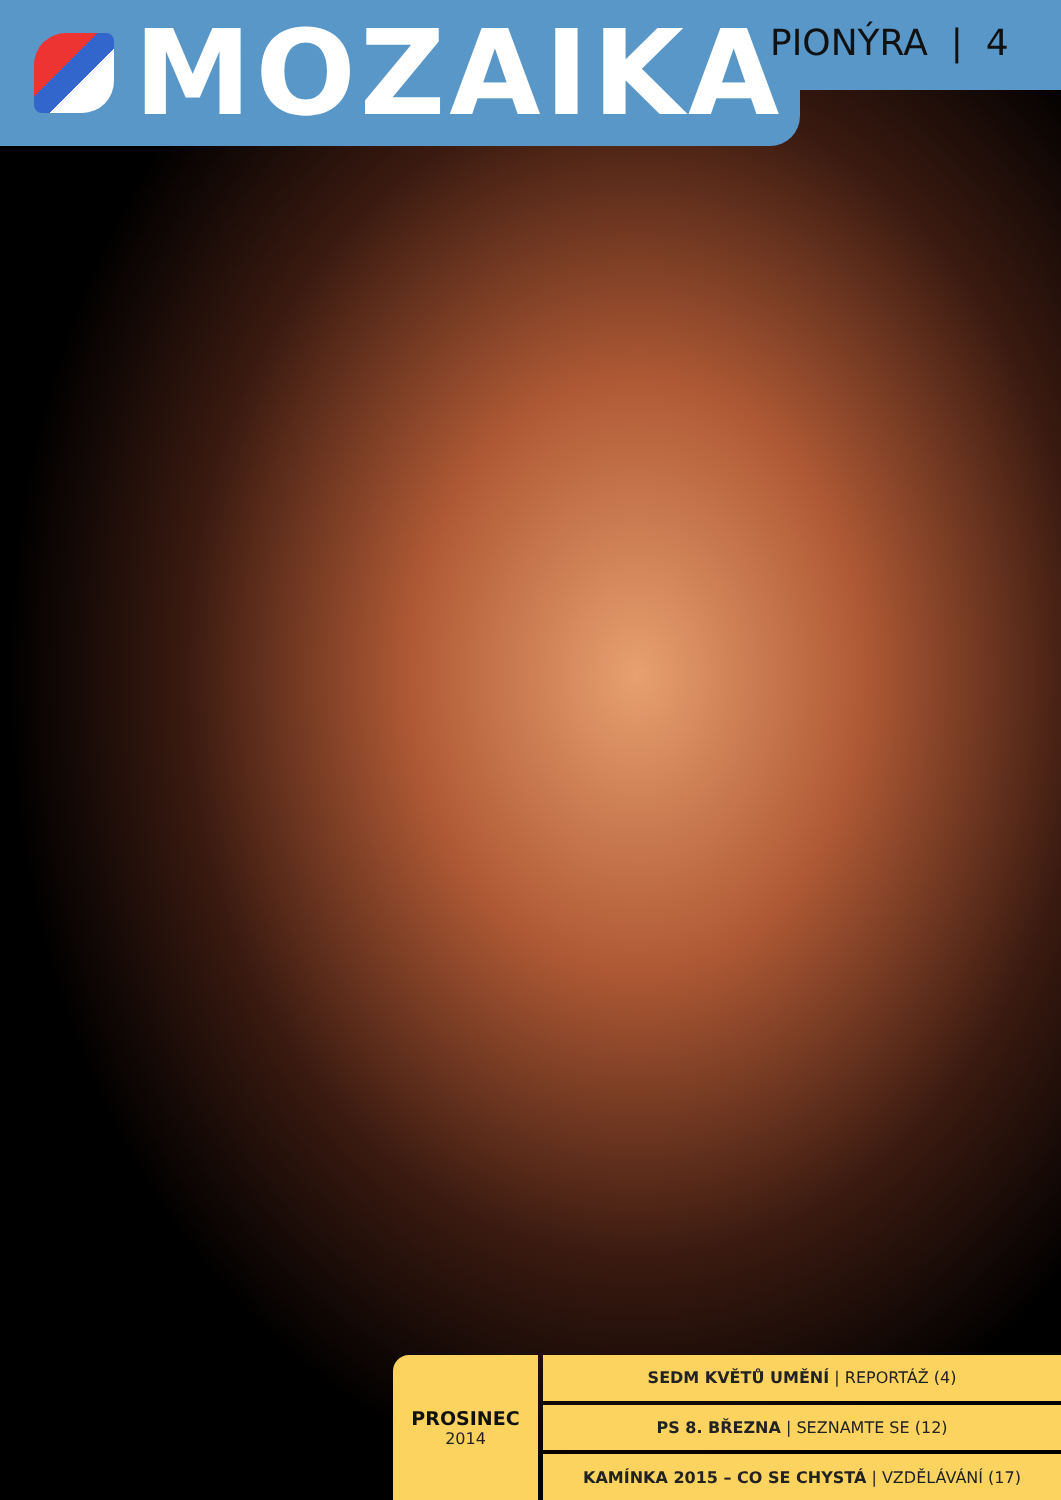MOZAIKA
PIONÝRA | 4
PROSINEC
2014
SEDM KVĚTŮ UMĚNÍ | REPORTÁŽ (4)
PS 8. BŘEZNA | SEZNAMTE SE (12)
KAMÍNKA 2015 – CO SE CHYSTÁ | VZDĚLÁVÁNÍ (17)